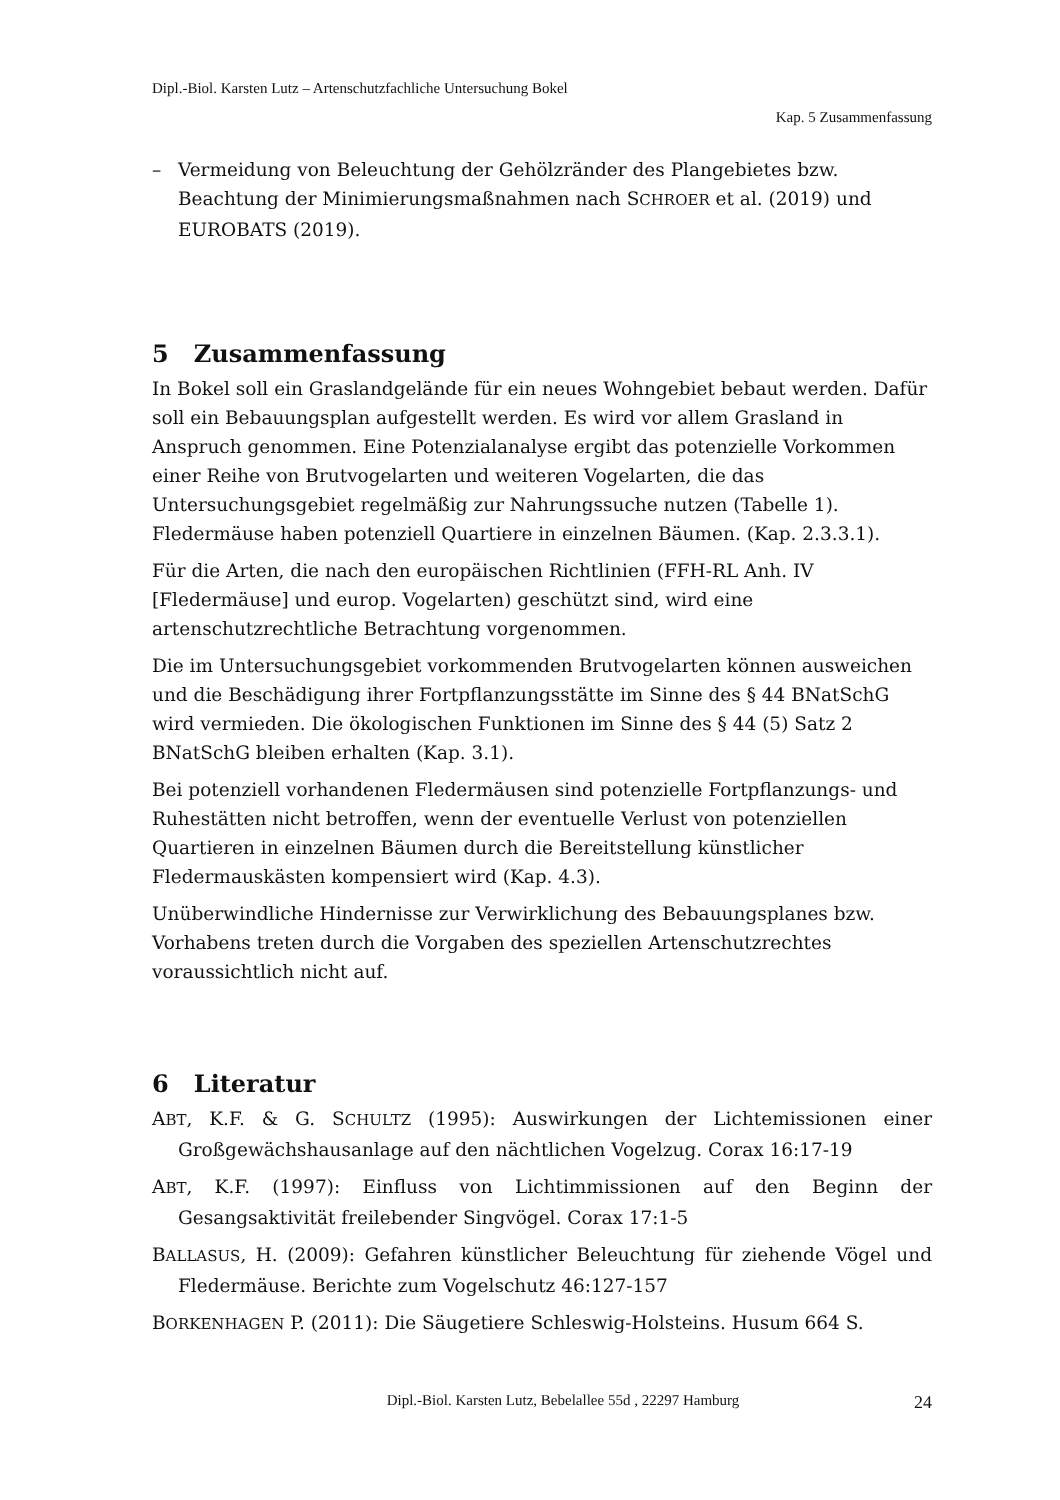Dipl.-Biol. Karsten Lutz – Artenschutzfachliche Untersuchung Bokel
Kap. 5 Zusammenfassung
– Vermeidung von Beleuchtung der Gehölzränder des Plangebietes bzw. Beachtung der Minimierungsmaßnahmen nach SCHROER et al. (2019) und EUROBATS (2019).
5 Zusammenfassung
In Bokel soll ein Graslandgelände für ein neues Wohngebiet bebaut werden. Dafür soll ein Bebauungsplan aufgestellt werden. Es wird vor allem Grasland in Anspruch genommen. Eine Potenzialanalyse ergibt das potenzielle Vorkommen einer Reihe von Brutvogelarten und weiteren Vogelarten, die das Untersuchungsgebiet regelmäßig zur Nahrungssuche nutzen (Tabelle 1). Fledermäuse haben potenziell Quartiere in einzelnen Bäumen. (Kap. 2.3.3.1).
Für die Arten, die nach den europäischen Richtlinien (FFH-RL Anh. IV [Fledermäuse] und europ. Vogelarten) geschützt sind, wird eine artenschutzrechtliche Betrachtung vorgenommen.
Die im Untersuchungsgebiet vorkommenden Brutvogelarten können ausweichen und die Beschädigung ihrer Fortpflanzungsstätte im Sinne des § 44 BNatSchG wird vermieden. Die ökologischen Funktionen im Sinne des § 44 (5) Satz 2 BNatSchG bleiben erhalten (Kap. 3.1).
Bei potenziell vorhandenen Fledermäusen sind potenzielle Fortpflanzungs- und Ruhestätten nicht betroffen, wenn der eventuelle Verlust von potenziellen Quartieren in einzelnen Bäumen durch die Bereitstellung künstlicher Fledermauskästen kompensiert wird (Kap. 4.3).
Unüberwindliche Hindernisse zur Verwirklichung des Bebauungsplanes bzw. Vorhabens treten durch die Vorgaben des speziellen Artenschutzrechtes voraussichtlich nicht auf.
6 Literatur
ABT, K.F. & G. SCHULTZ (1995): Auswirkungen der Lichtemissionen einer Großgewächshausanlage auf den nächtlichen Vogelzug. Corax 16:17-19
ABT, K.F. (1997): Einfluss von Lichtimmissionen auf den Beginn der Gesangsaktivität freilebender Singvögel. Corax 17:1-5
BALLASUS, H. (2009): Gefahren künstlicher Beleuchtung für ziehende Vögel und Fledermäuse. Berichte zum Vogelschutz 46:127-157
BORKENHAGEN P. (2011): Die Säugetiere Schleswig-Holsteins. Husum 664 S.
Dipl.-Biol. Karsten Lutz, Bebelallee 55d , 22297 Hamburg
24